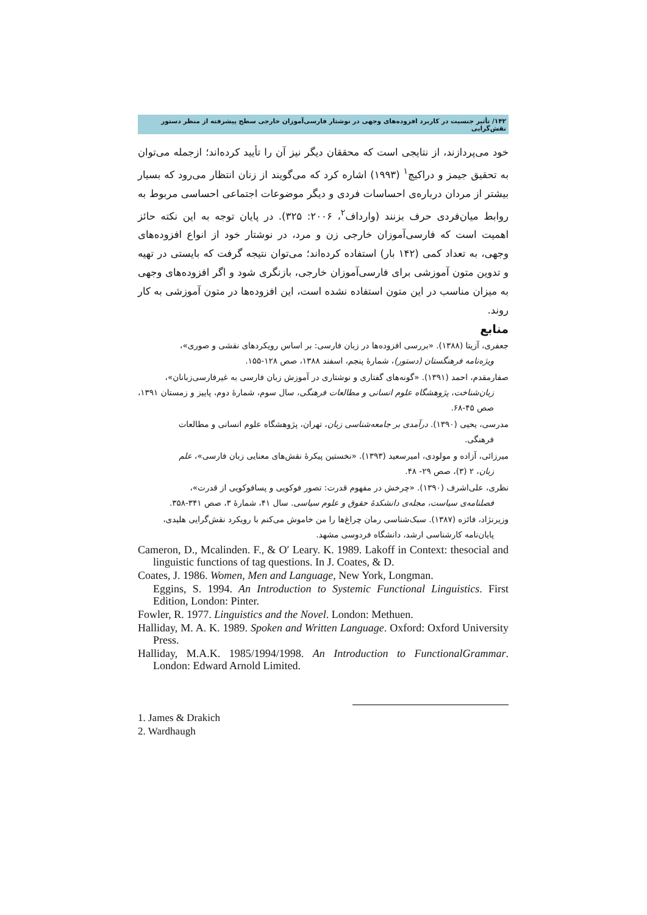۱۴۲/ تأثیر جنسیت در کاربرد افزوده‌های وجهی در نوشتار فارسی‌آموزان خارجی سطح پیشرفته از منظر دستور نقش‌گرایی
خود می‌پردازند، از نتایجی است که محققان دیگر نیز آن را تأیید کرده‌اند؛ ازجمله می‌توان به تحقیق جیمز و دراکیچ<sup>۱</sup> (۱۹۹۳) اشاره کرد که می‌گویند از زنان انتظار می‌رود که بسیار بیشتر از مردان درباره‌ی احساسات فردی و دیگر موضوعات اجتماعی احساسی مربوط به روابط میان‌فردی حرف بزنند (وارداف<sup>۲</sup>، ۲۰۰۶: ۳۲۵). در پایان توجه به این نکته حائز اهمیت است که فارسی‌آموزان خارجی زن و مرد، در نوشتار خود از انواع افزوده‌های وجهی، به تعداد کمی (۱۴۲ بار) استفاده کرده‌اند؛ می‌توان نتیجه گرفت که بایستی در تهیه و تدوین متون آموزشی برای فارسی‌آموزان خارجی، بازنگری شود و اگر افزوده‌های وجهی به میزان مناسب در این متون استفاده نشده است، این افزوده‌ها در متون آموزشی به کار روند.
منابع
جعفری، آزیتا (۱۳۸۸). «بررسی افزوده‌ها در زبان فارسی: بر اساس رویکردهای نقشی و صوری»،
ویژه‌نامه فرهنگستان (دستور)، شمارهٔ پنجم، اسفند ۱۳۸۸، صص ۱۲۸-۱۵۵.
صفارمقدم، احمد (۱۳۹۱). «گونه‌های گفتاری و نوشتاری در آموزش زبان فارسی به غیرفارسی‌زبانان»،
زبان‌شناخت، پژوهشگاه علوم انسانی و مطالعات فرهنگی، سال سوم، شمارهٔ دوم، پاییز و زمستان ۱۳۹۱، صص ۴۵-۶۸.
مدرسی، یحیی (۱۳۹۰). درآمدی بر جامعه‌شناسی زبان، تهران، پژوهشگاه علوم انسانی و مطالعات
فرهنگی.
میرزائی، آزاده و مولودی، امیرسعید (۱۳۹۳). «نخستین پیکرهٔ نقش‌های معنایی زبان فارسی»، علم
زبان، ۲ (۳)، صص ۲۹- ۴۸.
نظری، علی‌اشرف (۱۳۹۰). «چرخش در مفهوم قدرت: تصور فوکویی و پسافوکویی از قدرت»،
فصلنامه‌ی سیاست، مجله‌ی دانشکدهٔ حقوق و علوم سیاسی. سال ۴۱، شمارهٔ ۳، صص ۳۴۱-۳۵۸.
وزیرنژاد، فائزه (۱۳۸۷). سبک‌شناسی رمان چراغ‌ها را من خاموش می‌کنم با رویکرد نقش‌گرایی هلیدی،
پایان‌نامه کارشناسی ارشد، دانشگاه فردوسی مشهد.
Cameron, D., Mcalinden. F., & O′ Leary. K. 1989. Lakoff in Context: thesocial and linguistic functions of tag questions. In J. Coates, & D.
Coates, J. 1986. Women, Men and Language, New York, Longman.
Eggins, S. 1994. An Introduction to Systemic Functional Linguistics. First Edition, London: Pinter.
Fowler, R. 1977. Linguistics and the Novel. London: Methuen.
Halliday, M. A. K. 1989. Spoken and Written Language. Oxford: Oxford University Press.
Halliday, M.A.K. 1985/1994/1998. An Introduction to FunctionalGrammar. London: Edward Arnold Limited.
1. James & Drakich
2. Wardhaugh